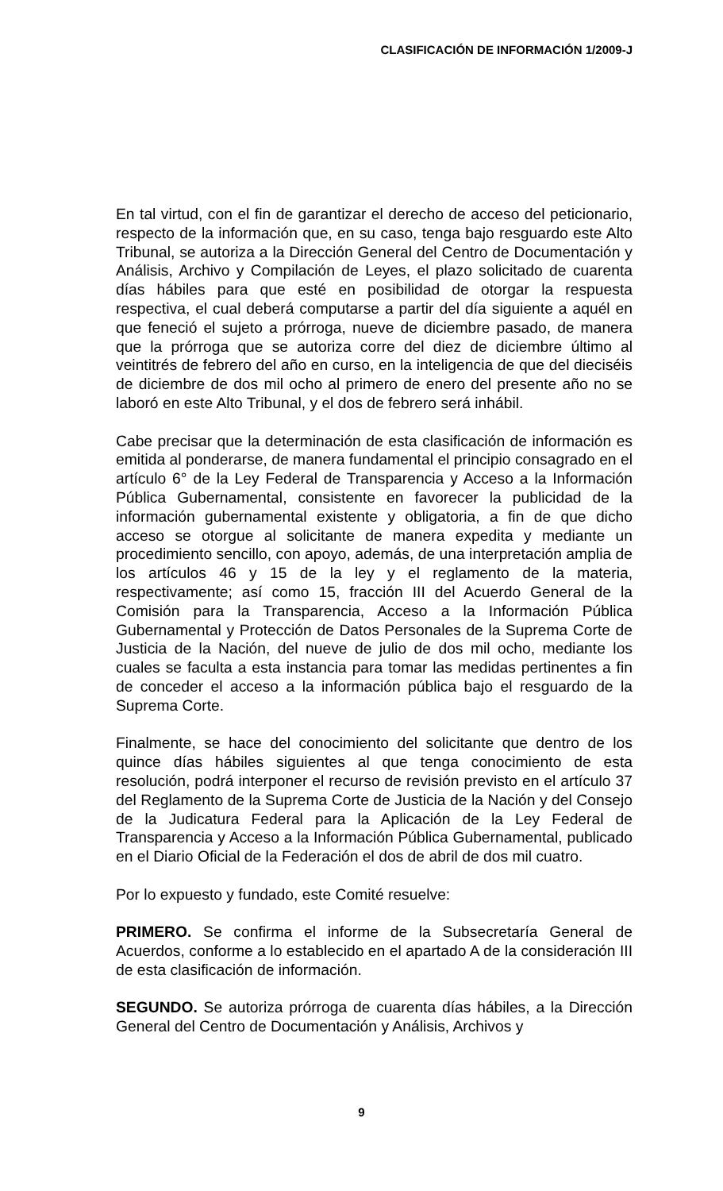CLASIFICACIÓN DE INFORMACIÓN 1/2009-J
En tal virtud, con el fin de garantizar el derecho de acceso del peticionario, respecto de la información que, en su caso, tenga bajo resguardo este Alto Tribunal, se autoriza a la Dirección General del Centro de Documentación y Análisis, Archivo y Compilación de Leyes, el plazo solicitado de cuarenta días hábiles para que esté en posibilidad de otorgar la respuesta respectiva, el cual deberá computarse a partir del día siguiente a aquél en que feneció el sujeto a prórroga, nueve de diciembre pasado, de manera que la prórroga que se autoriza corre del diez de diciembre último al veintitrés de febrero del año en curso, en la inteligencia de que del dieciséis de diciembre de dos mil ocho al primero de enero del presente año no se laboró en este Alto Tribunal, y el dos de febrero será inhábil.
Cabe precisar que la determinación de esta clasificación de información es emitida al ponderarse, de manera fundamental el principio consagrado en el artículo 6° de la Ley Federal de Transparencia y Acceso a la Información Pública Gubernamental, consistente en favorecer la publicidad de la información gubernamental existente y obligatoria, a fin de que dicho acceso se otorgue al solicitante de manera expedita y mediante un procedimiento sencillo, con apoyo, además, de una interpretación amplia de los artículos 46 y 15 de la ley y el reglamento de la materia, respectivamente; así como 15, fracción III del Acuerdo General de la Comisión para la Transparencia, Acceso a la Información Pública Gubernamental y Protección de Datos Personales de la Suprema Corte de Justicia de la Nación, del nueve de julio de dos mil ocho, mediante los cuales se faculta a esta instancia para tomar las medidas pertinentes a fin de conceder el acceso a la información pública bajo el resguardo de la Suprema Corte.
Finalmente, se hace del conocimiento del solicitante que dentro de los quince días hábiles siguientes al que tenga conocimiento de esta resolución, podrá interponer el recurso de revisión previsto en el artículo 37 del Reglamento de la Suprema Corte de Justicia de la Nación y del Consejo de la Judicatura Federal para la Aplicación de la Ley Federal de Transparencia y Acceso a la Información Pública Gubernamental, publicado en el Diario Oficial de la Federación el dos de abril de dos mil cuatro.
Por lo expuesto y fundado, este Comité resuelve:
PRIMERO. Se confirma el informe de la Subsecretaría General de Acuerdos, conforme a lo establecido en el apartado A de la consideración III de esta clasificación de información.
SEGUNDO. Se autoriza prórroga de cuarenta días hábiles, a la Dirección General del Centro de Documentación y Análisis, Archivos y
9